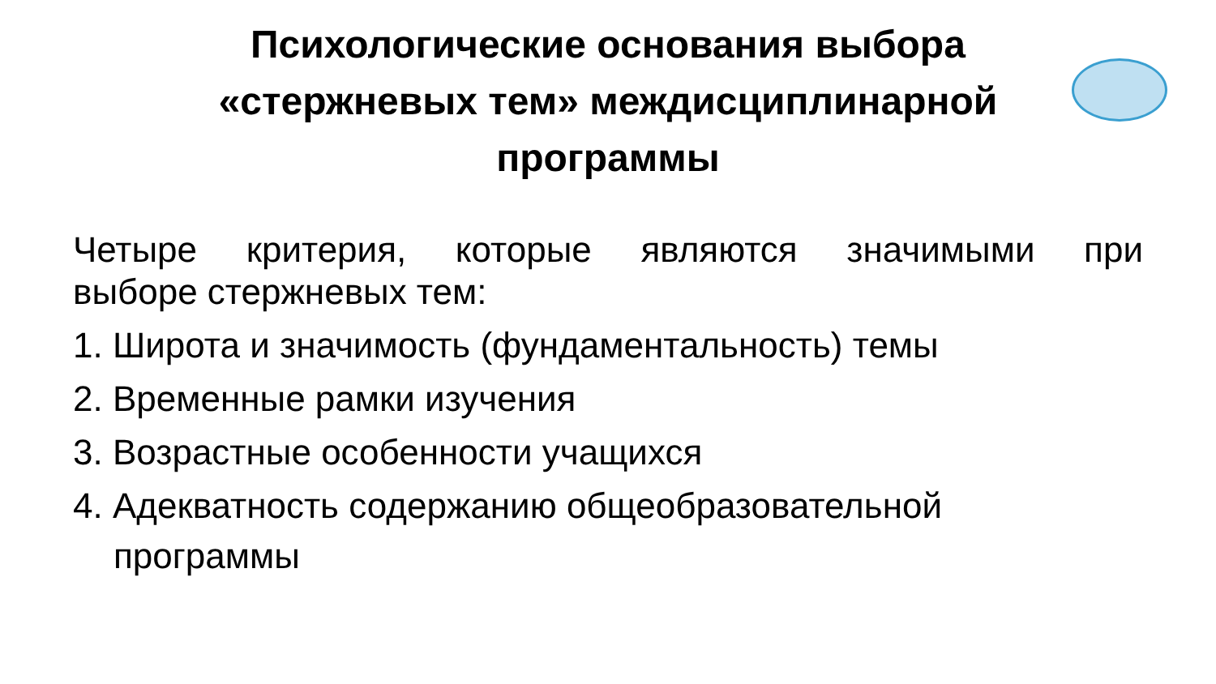Психологические основания выбора
«стержневых тем» междисциплинарной
программы
Четыре критерия, которые являются значимыми при
выборе стержневых тем:
1. Широта и значимость (фундаментальность) темы
2. Временные рамки изучения
3. Возрастные особенности учащихся
4. Адекватность содержанию общеобразовательной
программы